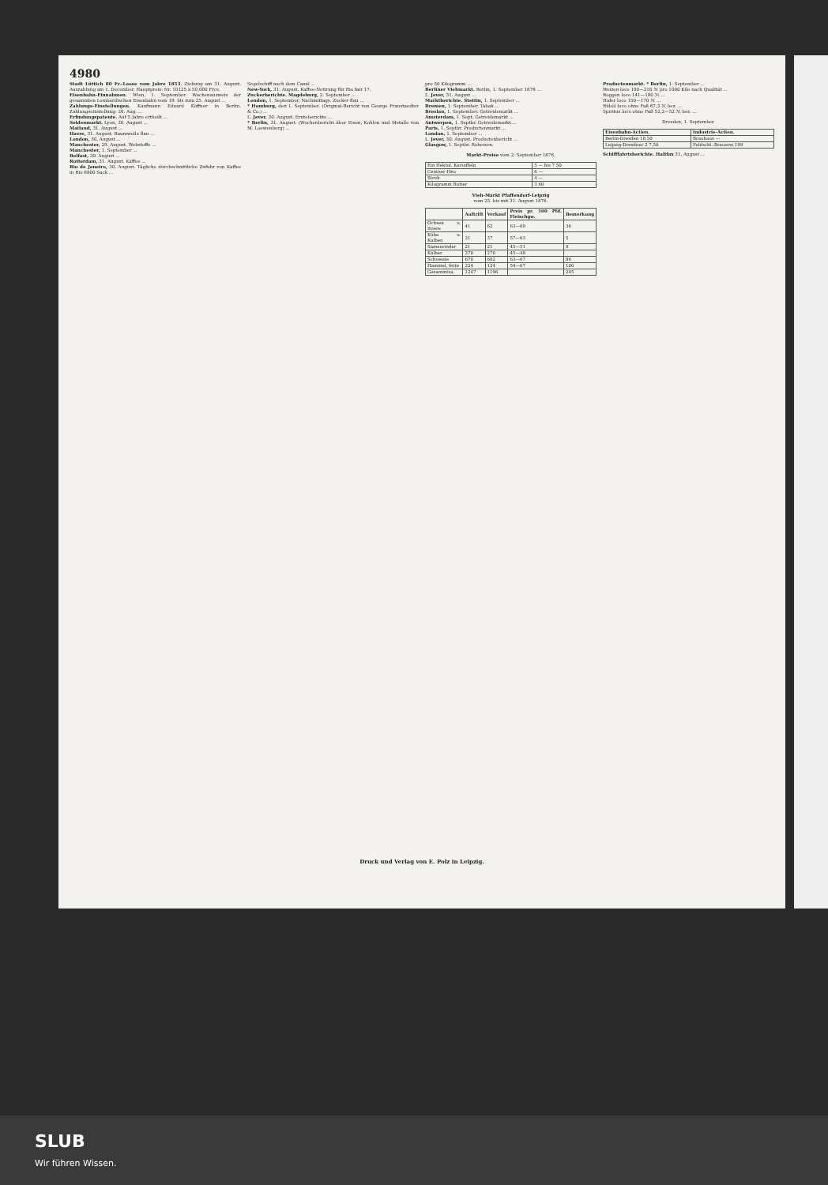4980
Stadt Lüttich 80 Fr.-Loose vom Jahre 1853. Ziehung am 31. August. Auszahlung am 1. December. Hauptpreis: Nr. 10125 a 50,000 Frcs.
Eisenbahn-Einnahmen. Wien, 1. September. Wochenausweis der gesammten Lombardischen Eisenbahn vom 19. bis zum 25. August ...
Zahlungs-Einstellungen. Kaufmann Eduard Köffner in Berlin. Zahlungseinstellung: 26. Aug. ...
Erfindungspatente. Auf 5 Jahre ertheilt ...
Seidenmarkt. Lyon, 30. August ...
Mailand, 31. August ...
Havre, 31. August. Baumwolle flau ...
London, 30. August ...
Manchester, 29. August. Webstoffe ...
Manchester, 1. September ...
Belfast, 30. August ...
Rotterdam, 31. August. Kaffee ...
Rio de Janeiro, 30. August. Tägliche durchschnittliche Zufuhr von Kaffee in Rio 6800 Sack ...
Segelschiff nach dem Canal ...
New-York, 31. August. Kaffee-Notirung für Rio fair 17.
Zuckerberichte. Magdeburg, 2. September ...
London, 1. September, Nachmittags. Zucker flau ...
* Hamburg, den 1. September. (Original-Bericht von George Fraustaedter & Co.) ...
L. Jever, 30. August. Ernteberichte ...
* Berlin, 31. August. (Wochenbericht über Eisen, Kohlen und Metalle von M. Loewenberg) ...
pro 50 Kilogramm ...
Berliner Viehmarkt. Berlin, 1. September 1876 ...
L. Jever, 31. August ...
Marktberichte. Stettin, 1. September ...
Bremen, 1. September. Tabak ...
Breslau, 1. September. Getreidemarkt ...
Amsterdam, 1. Sept. Getreidemarkt ...
Antwerpen, 1. Septbr. Getreidemarkt ...
Paris, 1. Septbr. Productenmarkt ...
London, 1. September ...
L. Jever, 30. August. Productenbericht ...
Glasgow, 1. Septbr. Roheisen.
Markt-Preise vom 2. September 1876.
| Ein Hektol. Kartoffeln | 5 — bis 7 50 |
| Centner Heu | 6 — |
| Stroh | 4 — |
| Kilogramm Butter | 3 60 |
Vieh-Markt Pfaffendorf-Leipzig
vom 25. bis mit 31. August 1876.
| | Auftrift | Verkauf | Preis pr. 100 Pfd. Fleischgw. | Bemerkung |
| --- | --- | --- | --- | --- |
| Ochsen u. Stiere | 41 | 62 | 63—69 | 36 |
| Kühe u. Kalben | 21 | 37 | 57—63 | 5 |
| Samenrinder | 21 | 21 | 45—51 | 8 |
| Kälber | 270 | 270 | 45—48 | |
| Schweine | 670 | 682 | 63—67 | 96 |
| Hammel, fette | 224 | 124 | 54—67 | 100 |
| Gesammtsa. | 1247 | 1196 | | 245 |
Productenmarkt. * Berlin, 1. September ...
Weizen loco 180—218 ℳ pro 1000 Kilo nach Qualität ...
Roggen loco 141—180 ℳ ...
Hafer loco 150—170 ℳ ...
Rüböl loco ohne Faß 67,3 ℳ bez. ...
Spiritus loco ohne Faß 52,2—52 ℳ bez. ...
Dresden, 1. September.
| Eisenbahn-Actien. | Industrie-Actien. |
| --- | --- |
| Berlin-Dresden 18,50 | Brauhaus — |
| Leipzig-Dresdner 2 7,50 | Feldschl.-Brauerei 199 |
Schifffahrtsberichte. Halifax 31. August ...
Druck und Verlag von E. Polz in Leipzig.
SLUB
Wir führen Wissen.